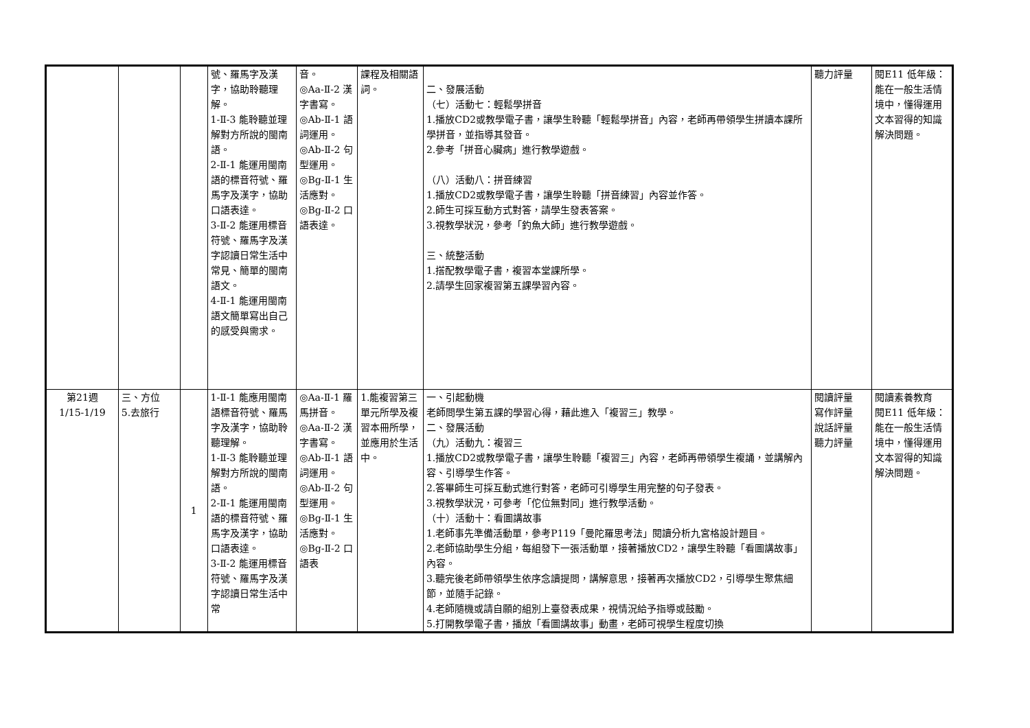| | | | 號、羅馬字及漢字，協助聆聽理解。 1-Ⅱ-3 能聆聽並理解對方所說的閩南語。 2-Ⅱ-1 能運用閩南語的標音符號、羅馬字及漢字，協助口語表達。 3-Ⅱ-2 能運用標音符號、羅馬字及漢字認讀日常生活中常見、簡單的閩南語文。 4-Ⅱ-1 能運用閩南語文簡單寫出自己的感受與需求。 | 音。 ◎Aa-Ⅱ-2 漢字書寫。 ◎Ab-Ⅱ-1 語詞運用。 ◎Ab-Ⅱ-2 句型運用。 ◎Bg-Ⅱ-1 生活應對。 ◎Bg-Ⅱ-2 口語表達。 | 課程及相關語詞。 | 二、發展活動 （七）活動七：輕鬆學拼音 1.播放CD2或教學電子書，讓學生聆聽「輕鬆學拼音」內容，老師再帶領學生拼讀本課所學拼音，並指導其發音。 2.參考「拼音心臟病」進行教學遊戲。 （八）活動八：拼音練習 1.播放CD2或教學電子書，讓學生聆聽「拼音練習」內容並作答。 2.師生可採互動方式對答，請學生發表答案。 3.視教學狀況，參考「釣魚大師」進行教學遊戲。 三、統整活動 1.搭配教學電子書，複習本堂課所學。 2.請學生回家複習第五課學習內容。 | 聽力評量 | 閱E11 低年級：能在一般生活情境中，懂得運用文本習得的知識解決問題。 |
| 第21週 1/15-1/19 | 三、方位 5.去旅行 | 1 | 1-Ⅱ-1 能應用閩南語標音符號、羅馬字及漢字，協助聆聽理解。 1-Ⅱ-3 能聆聽並理解對方所說的閩南語。 2-Ⅱ-1 能運用閩南語的標音符號、羅馬字及漢字，協助口語表達。 3-Ⅱ-2 能運用標音符號、羅馬字及漢字認讀日常生活中常 | ◎Aa-Ⅱ-1 羅馬拼音。 ◎Aa-Ⅱ-2 漢字書寫。 ◎Ab-Ⅱ-1 語詞運用。 ◎Ab-Ⅱ-2 句型運用。 ◎Bg-Ⅱ-1 生活應對。 ◎Bg-Ⅱ-2 口語表 | 1.能複習第三單元所學及複習本冊所學，並應用於生活中。 | 一、引起動機 老師問學生第五課的學習心得，藉此進入「複習三」教學。 二、發展活動 （九）活動九：複習三 1.播放CD2或教學電子書，讓學生聆聽「複習三」內容，老師再帶領學生複誦，並講解內容、引導學生作答。 2.答畢師生可採互動式進行對答，老師可引導學生用完整的句子發表。 3.視教學狀況，可參考「佗位無對同」進行教學活動。 （十）活動十：看圖講故事 1.老師事先準備活動單，參考P119「曼陀羅思考法」閱讀分析九宮格設計題目。 2.老師協助學生分組，每組發下一張活動單，接著播放CD2，讓學生聆聽「看圖講故事」內容。 3.聽完後老師帶領學生依序念讀提問，講解意思，接著再次播放CD2，引導學生聚焦細節，並隨手記錄。 4.老師隨機或請自願的組別上臺發表成果，視情況給予指導或鼓勵。 5.打開教學電子書，播放「看圖講故事」動畫，老師可視學生程度切換 | 閱讀評量 寫作評量 說話評量 聽力評量 | 閱讀素養教育 閱E11 低年級：能在一般生活情境中，懂得運用文本習得的知識解決問題。 |